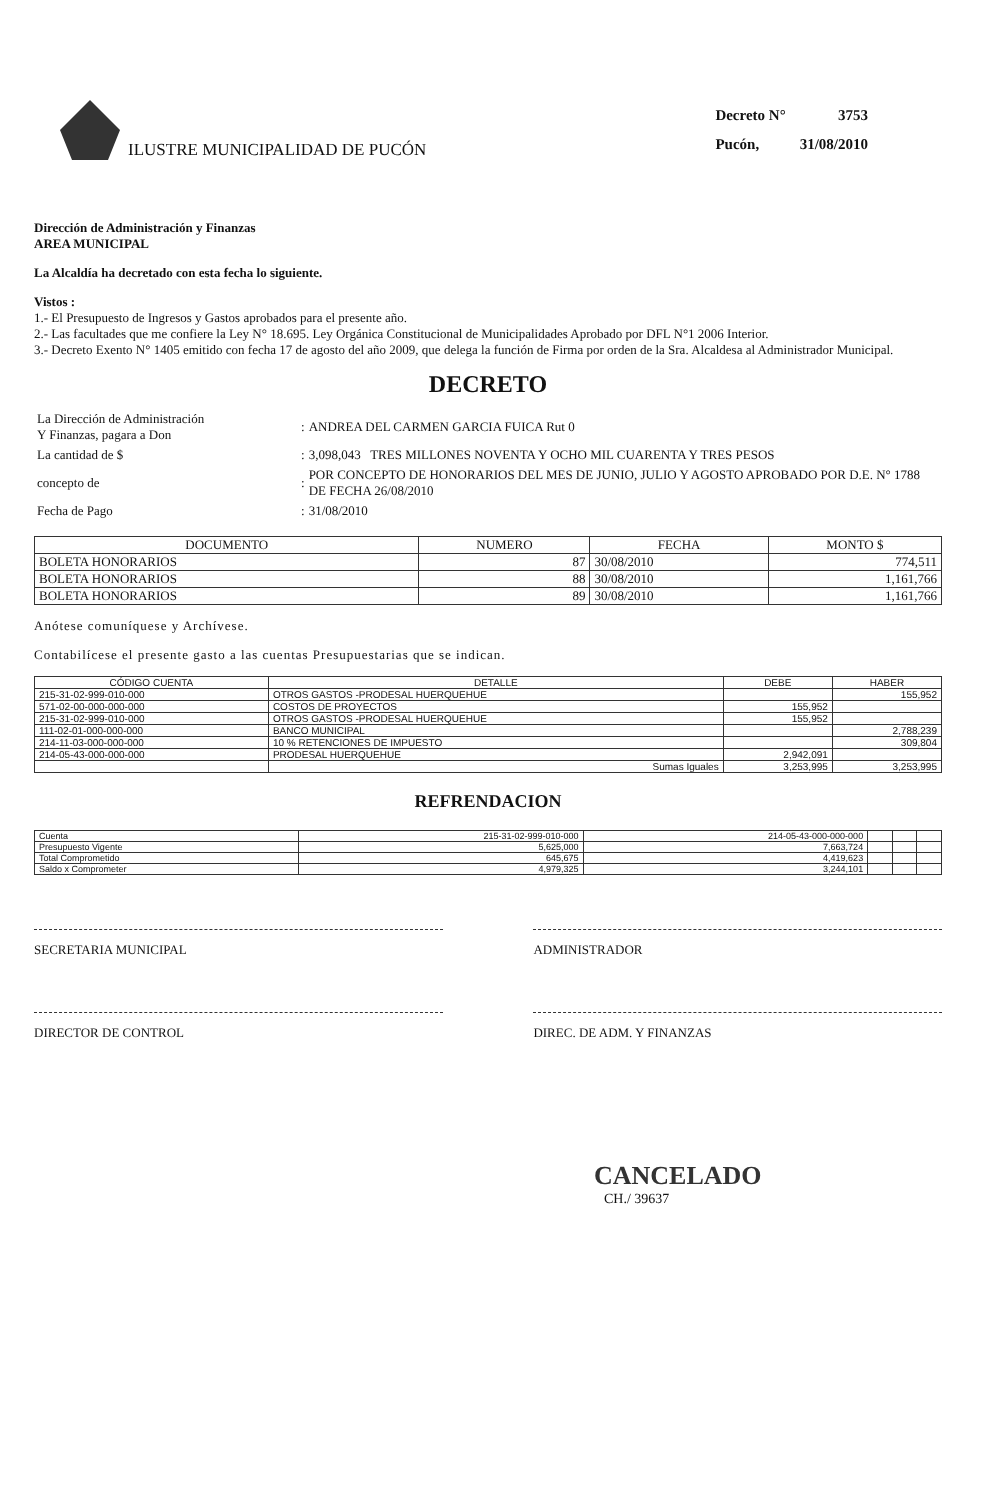ILUSTRE MUNICIPALIDAD DE PUCÓN
| Decreto N° | 3753 |
| Pucón, | 31/08/2010 |
Dirección de Administración y Finanzas
AREA MUNICIPAL
La Alcaldía ha decretado con esta fecha lo siguiente.
Vistos :
1.- El Presupuesto de Ingresos y Gastos aprobados para el presente año.
2.- Las facultades que me confiere la Ley N° 18.695. Ley Orgánica Constitucional de Municipalidades Aprobado por DFL N°1 2006 Interior.
3.- Decreto Exento N° 1405 emitido con fecha 17 de agosto del año 2009, que delega la función de Firma por orden de la Sra. Alcaldesa al Administrador Municipal.
DECRETO
| La Dirección de Administración Y Finanzas, pagara a Don | : | ANDREA DEL CARMEN GARCIA FUICA Rut 0 |
| La cantidad de $ | : | 3,098,043 TRES MILLONES NOVENTA Y OCHO MIL CUARENTA Y TRES PESOS |
| concepto de | : | POR CONCEPTO DE HONORARIOS DEL MES DE JUNIO, JULIO Y AGOSTO APROBADO POR D.E. N° 1788 DE FECHA 26/08/2010 |
| Fecha de Pago | : | 31/08/2010 |
| DOCUMENTO | NUMERO | FECHA | MONTO $ |
| --- | --- | --- | --- |
| BOLETA HONORARIOS | 87 | 30/08/2010 | 774,511 |
| BOLETA HONORARIOS | 88 | 30/08/2010 | 1,161,766 |
| BOLETA HONORARIOS | 89 | 30/08/2010 | 1,161,766 |
Anótese comuníquese y Archívese.
Contabilícese el presente gasto a las cuentas Presupuestarias que se indican.
| CÓDIGO CUENTA | DETALLE | DEBE | HABER |
| --- | --- | --- | --- |
| 215-31-02-999-010-000 | OTROS GASTOS -PRODESAL HUERQUEHUE | | 155,952 |
| 571-02-00-000-000-000 | COSTOS DE PROYECTOS | 155,952 | |
| 215-31-02-999-010-000 | OTROS GASTOS -PRODESAL HUERQUEHUE | 155,952 | |
| 111-02-01-000-000-000 | BANCO MUNICIPAL | | 2,788,239 |
| 214-11-03-000-000-000 | 10 % RETENCIONES DE IMPUESTO | | 309,804 |
| 214-05-43-000-000-000 | PRODESAL HUERQUEHUE | 2,942,091 | |
| | Sumas Iguales | 3,253,995 | 3,253,995 |
REFRENDACION
| Cuenta | 215-31-02-999-010-000 | 214-05-43-000-000-000 | | | |
| Presupuesto Vigente | 5,625,000 | 7,663,724 | | | |
| Total Comprometido | 645,675 | 4,419,623 | | | |
| Saldo x Comprometer | 4,979,325 | 3,244,101 | | | |
SECRETARIA MUNICIPAL ADMINISTRADOR
DIRECTOR DE CONTROL DIREC. DE ADM. Y FINANZAS
CANCELADO
CH./ 39637